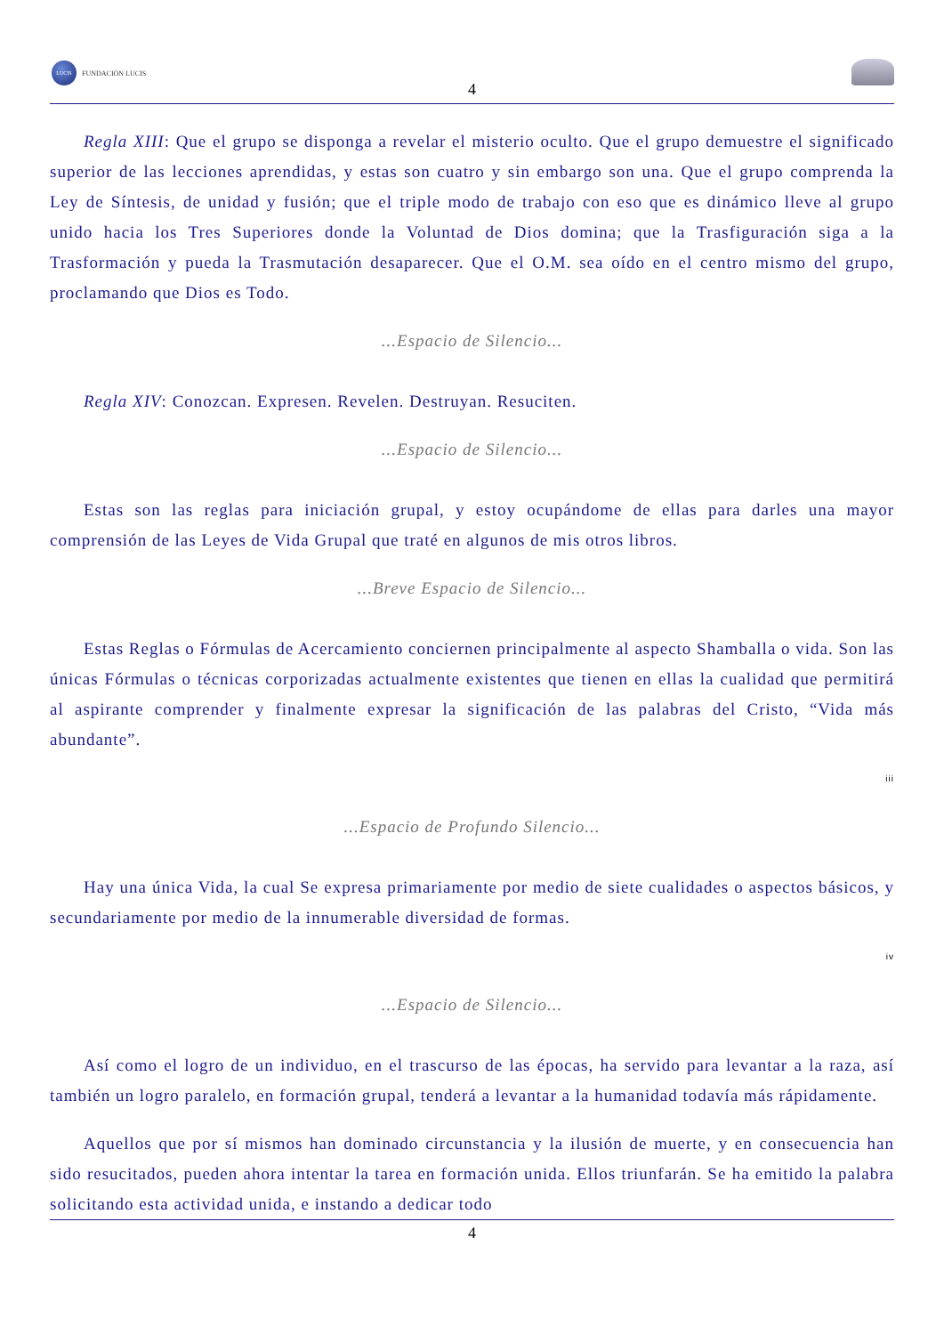LUCIS
FUNDACIÓN LUCIS
4
Regla XIII: Que el grupo se disponga a revelar el misterio oculto. Que el grupo demuestre el significado superior de las lecciones aprendidas, y estas son cuatro y sin embargo son una. Que el grupo comprenda la Ley de Síntesis, de unidad y fusión; que el triple modo de trabajo con eso que es dinámico lleve al grupo unido hacia los Tres Superiores donde la Voluntad de Dios domina; que la Trasfiguración siga a la Trasformación y pueda la Trasmutación desaparecer. Que el O.M. sea oído en el centro mismo del grupo, proclamando que Dios es Todo.
...Espacio de Silencio...
Regla XIV: Conozcan. Expresen. Revelen. Destruyan. Resuciten.
...Espacio de Silencio...
Estas son las reglas para iniciación grupal, y estoy ocupándome de ellas para darles una mayor comprensión de las Leyes de Vida Grupal que traté en algunos de mis otros libros.
...Breve Espacio de Silencio...
Estas Reglas o Fórmulas de Acercamiento conciernen principalmente al aspecto Shamballa o vida. Son las únicas Fórmulas o técnicas corporizadas actualmente existentes que tienen en ellas la cualidad que permitirá al aspirante comprender y finalmente expresar la significación de las palabras del Cristo, “Vida más abundante”.
iii
...Espacio de Profundo Silencio...
Hay una única Vida, la cual Se expresa primariamente por medio de siete cualidades o aspectos básicos, y secundariamente por medio de la innumerable diversidad de formas.
iv
...Espacio de Silencio...
Así como el logro de un individuo, en el trascurso de las épocas, ha servido para levantar a la raza, así también un logro paralelo, en formación grupal, tenderá a levantar a la humanidad todavía más rápidamente.
Aquellos que por sí mismos han dominado circunstancia y la ilusión de muerte, y en consecuencia han sido resucitados, pueden ahora intentar la tarea en formación unida. Ellos triunfarán. Se ha emitido la palabra solicitando esta actividad unida, e instando a dedicar todo
4